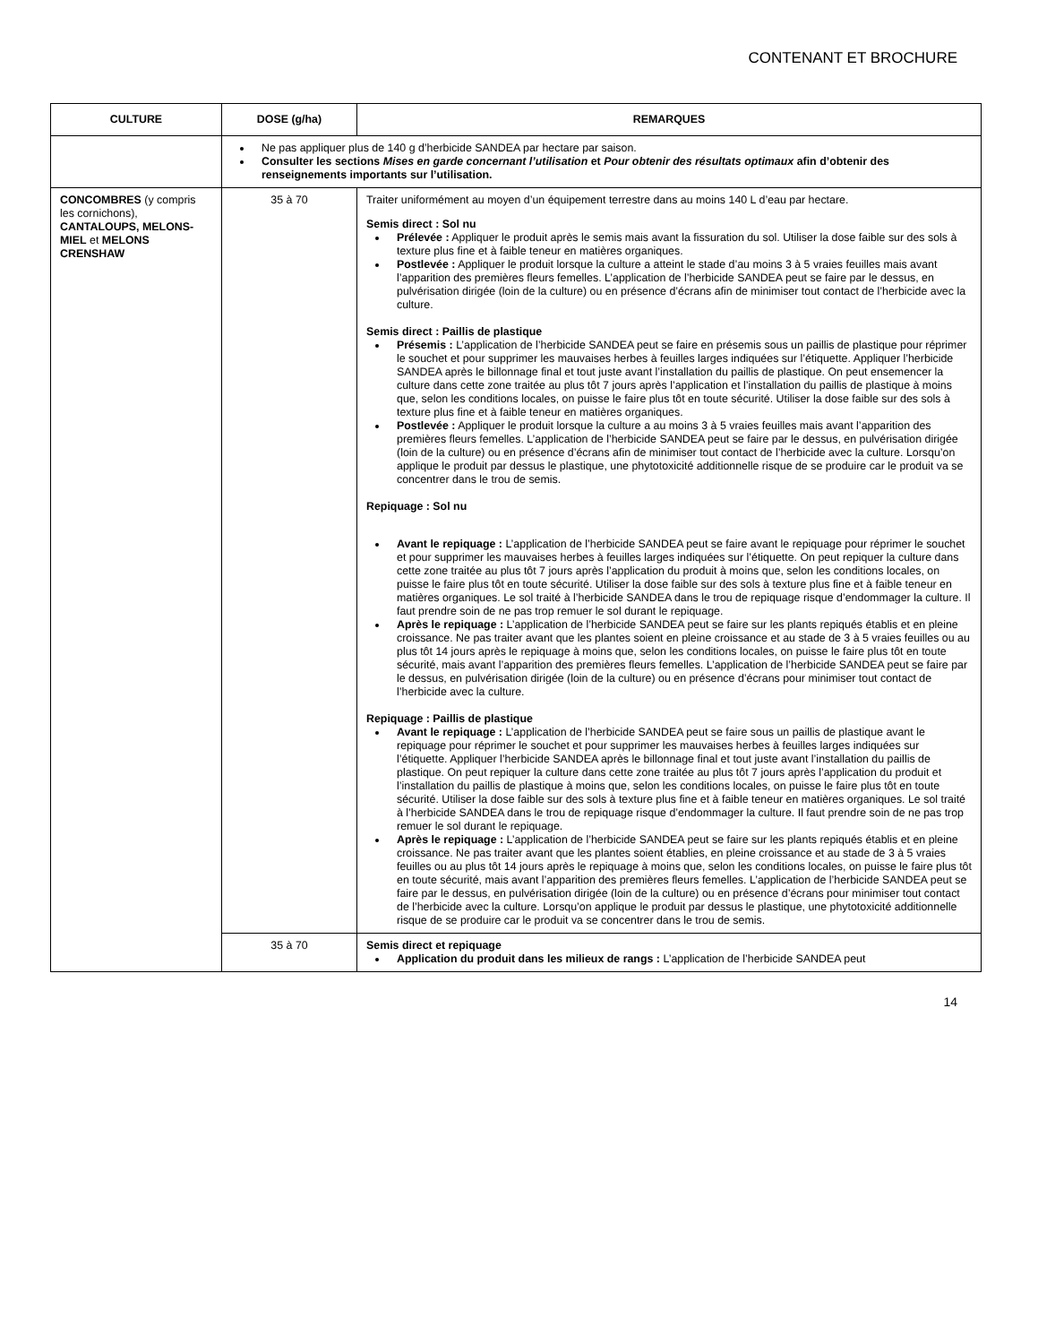CONTENANT ET BROCHURE
| CULTURE | DOSE (g/ha) | REMARQUES |
| --- | --- | --- |
| | Ne pas appliquer plus de 140 g d’herbicide SANDEA par hectare par saison. Consulter les sections Mises en garde concernant l’utilisation et Pour obtenir des résultats optimaux afin d’obtenir des renseignements importants sur l’utilisation. | |
| CONCOMBRES (y compris les cornichons), CANTALOUPS, MELONS-MIEL et MELONS CRENSHAW | 35 à 70 | Traiter uniformément au moyen d’un équipement terrestre dans au moins 140 L d’eau par hectare. Semis direct : Sol nu Prélevée : Appliquer le produit après le semis mais avant la fissuration du sol. Utiliser la dose faible sur des sols à texture plus fine et à faible teneur en matières organiques. Postlevée : Appliquer le produit lorsque la culture a atteint le stade d’au moins 3 à 5 vraies feuilles mais avant l’apparition des premières fleurs femelles. L’application de l’herbicide SANDEA peut se faire par le dessus, en pulvérisation dirigée (loin de la culture) ou en présence d’écrans afin de minimiser tout contact de l’herbicide avec la culture. Semis direct : Paillis de plastique Présemis : L’application de l’herbicide SANDEA peut se faire en présemis sous un paillis de plastique pour réprimer le souchet et pour supprimer les mauvaises herbes à feuilles larges indiquées sur l’étiquette. Appliquer l’herbicide SANDEA après le billonnage final et tout juste avant l’installation du paillis de plastique. On peut ensemencer la culture dans cette zone traitée au plus tôt 7 jours après l’application et l’installation du paillis de plastique à moins que, selon les conditions locales, on puisse le faire plus tôt en toute sécurité. Utiliser la dose faible sur des sols à texture plus fine et à faible teneur en matières organiques. Postlevée : Appliquer le produit lorsque la culture a au moins 3 à 5 vraies feuilles mais avant l’apparition des premières fleurs femelles. L’application de l’herbicide SANDEA peut se faire par le dessus, en pulvérisation dirigée (loin de la culture) ou en présence d’écrans afin de minimiser tout contact de l’herbicide avec la culture. Lorsqu’on applique le produit par dessus le plastique, une phytotoxicité additionnelle risque de se produire car le produit va se concentrer dans le trou de semis. Repiquage : Sol nu Avant le repiquage : L’application de l’herbicide SANDEA peut se faire avant le repiquage pour réprimer le souchet et pour supprimer les mauvaises herbes à feuilles larges indiquées sur l’étiquette. On peut repiquer la culture dans cette zone traitée au plus tôt 7 jours après l’application du produit à moins que, selon les conditions locales, on puisse le faire plus tôt en toute sécurité. Utiliser la dose faible sur des sols à texture plus fine et à faible teneur en matières organiques. Le sol traité à l’herbicide SANDEA dans le trou de repiquage risque d’endommager la culture. Il faut prendre soin de ne pas trop remuer le sol durant le repiquage. Après le repiquage : L’application de l’herbicide SANDEA peut se faire sur les plants repiqués établis et en pleine croissance. Ne pas traiter avant que les plantes soient en pleine croissance et au stade de 3 à 5 vraies feuilles ou au plus tôt 14 jours après le repiquage à moins que, selon les conditions locales, on puisse le faire plus tôt en toute sécurité, mais avant l’apparition des premières fleurs femelles. L’application de l’herbicide SANDEA peut se faire par le dessus, en pulvérisation dirigée (loin de la culture) ou en présence d’écrans pour minimiser tout contact de l’herbicide avec la culture. Repiquage : Paillis de plastique Avant le repiquage : L’application de l’herbicide SANDEA peut se faire sous un paillis de plastique avant le repiquage pour réprimer le souchet et pour supprimer les mauvaises herbes à feuilles larges indiquées sur l’étiquette. Appliquer l’herbicide SANDEA après le billonnage final et tout juste avant l’installation du paillis de plastique. On peut repiquer la culture dans cette zone traitée au plus tôt 7 jours après l’application du produit et l’installation du paillis de plastique à moins que, selon les conditions locales, on puisse le faire plus tôt en toute sécurité. Utiliser la dose faible sur des sols à texture plus fine et à faible teneur en matières organiques. Le sol traité à l’herbicide SANDEA dans le trou de repiquage risque d’endommager la culture. Il faut prendre soin de ne pas trop remuer le sol durant le repiquage. Après le repiquage : L’application de l’herbicide SANDEA peut se faire sur les plants repiqués établis et en pleine croissance. Ne pas traiter avant que les plantes soient établies, en pleine croissance et au stade de 3 à 5 vraies feuilles ou au plus tôt 14 jours après le repiquage à moins que, selon les conditions locales, on puisse le faire plus tôt en toute sécurité, mais avant l’apparition des premières fleurs femelles. L’application de l’herbicide SANDEA peut se faire par le dessus, en pulvérisation dirigée (loin de la culture) ou en présence d’écrans pour minimiser tout contact de l’herbicide avec la culture. Lorsqu’on applique le produit par dessus le plastique, une phytotoxicité additionnelle risque de se produire car le produit va se concentrer dans le trou de semis. |
| | 35 à 70 | Semis direct et repiquage Application du produit dans les milieux de rangs : L’application de l’herbicide SANDEA peut |
14